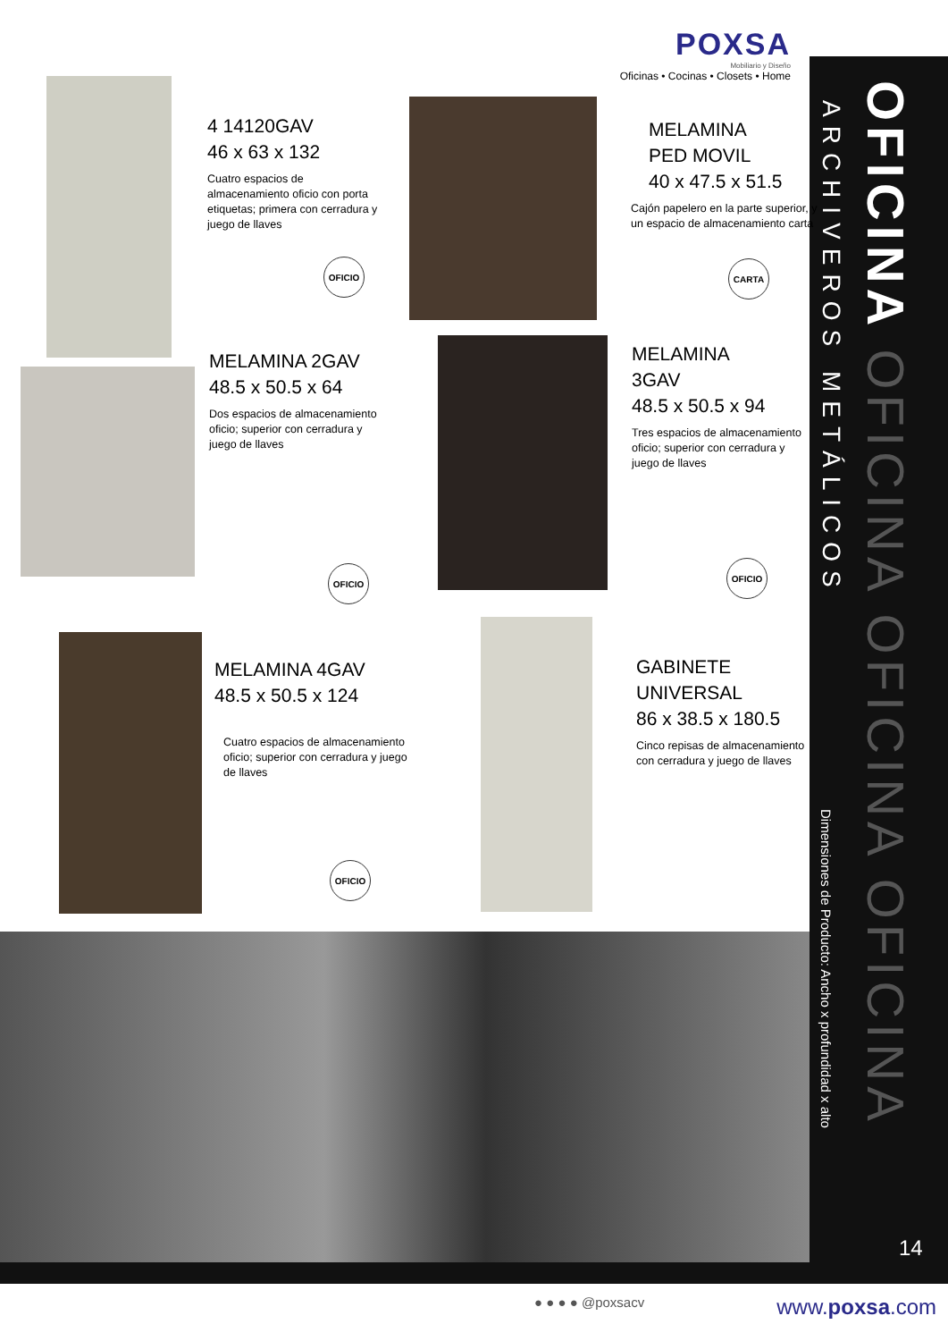POXSA
Mobiliario y Diseño
Oficinas • Cocinas • Closets • Home
4 14120GAV
46 x 63 x 132
Cuatro espacios de almacenamiento oficio con porta etiquetas; primera con cerradura y juego de llaves
OFICIO
MELAMINA
PED MOVIL
40 x 47.5 x 51.5
Cajón papelero en la parte superior, y un espacio de almacenamiento carta
CARTA
MELAMINA 2GAV
48.5 x 50.5 x 64
Dos espacios de almacenamiento oficio; superior con cerradura y juego de llaves
OFICIO
MELAMINA
3GAV
48.5 x 50.5 x 94
Tres espacios de almacenamiento oficio; superior con cerradura y juego de llaves
OFICIO
MELAMINA 4GAV
48.5 x 50.5 x 124
Cuatro espacios de almacenamiento oficio; superior con cerradura y juego de llaves
OFICIO
GABINETE
UNIVERSAL
86 x 38.5 x 180.5
Cinco repisas de almacenamiento con cerradura y juego de llaves
OFICINA OFICINA OFICINA OFICINA
ARCHIVEROS METÁLICOS
Dimensiones de Producto: Ancho x profundidad x alto
14
● ● ● ● @poxsacv www.poxsa.com